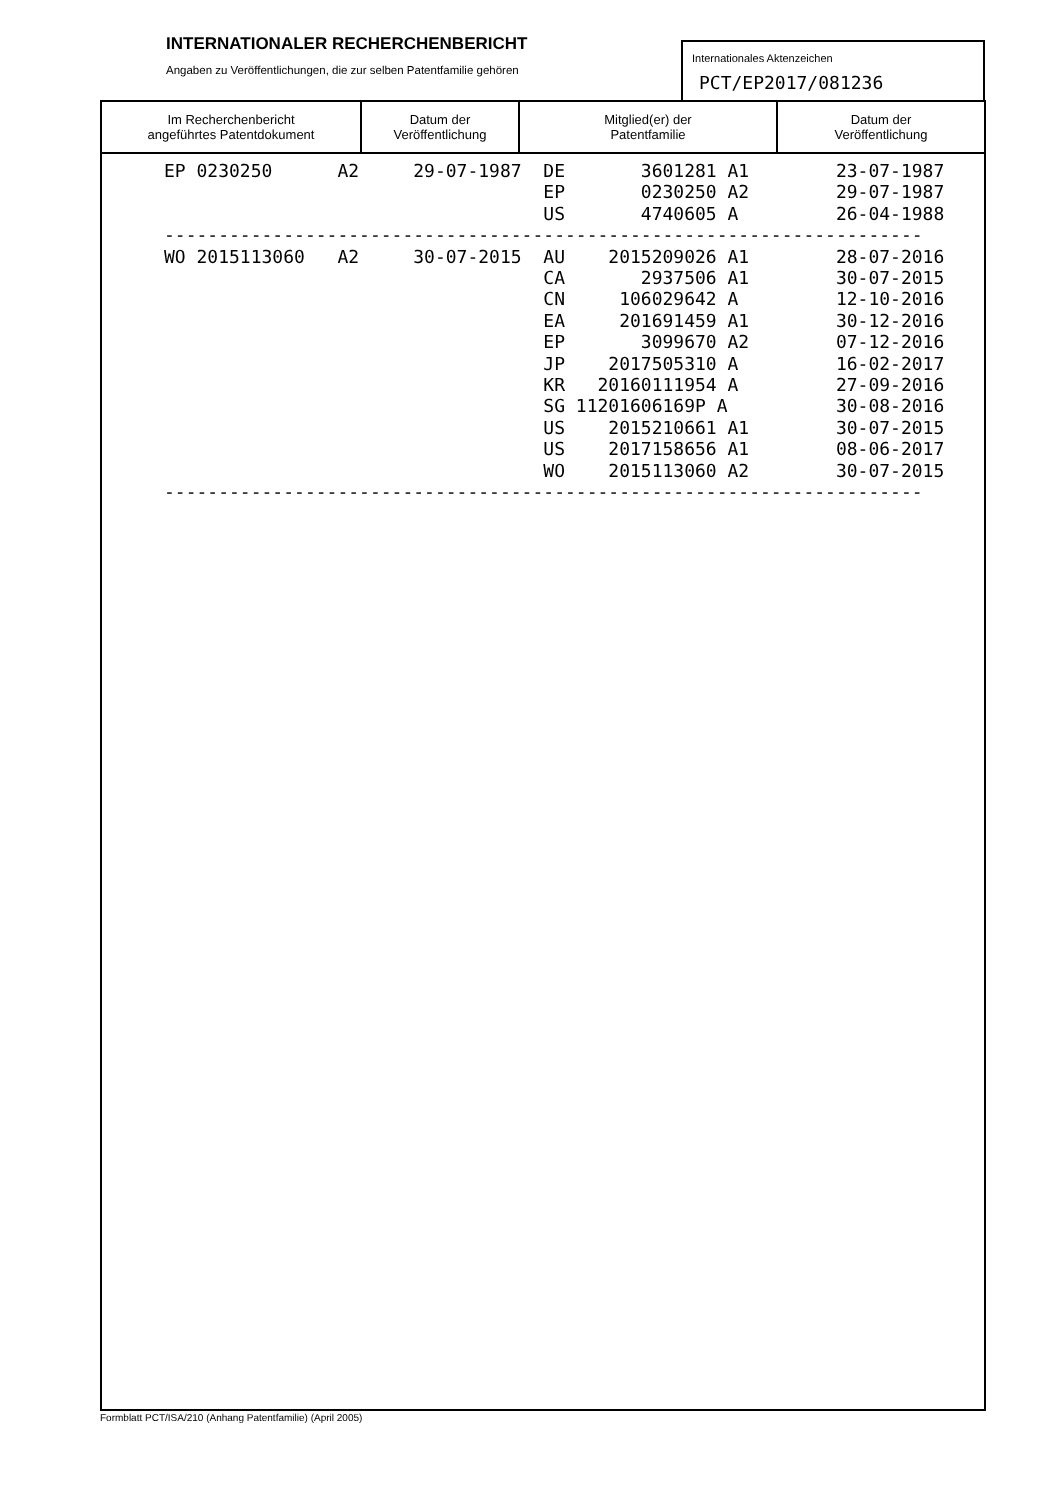INTERNATIONALER RECHERCHENBERICHT
Angaben zu Veröffentlichungen, die zur selben Patentfamilie gehören
Internationales Aktenzeichen
PCT/EP2017/081236
| Im Recherchenbericht angeführtes Patentdokument | Datum der Veröffentlichung | Mitglied(er) der Patentfamilie | Datum der Veröffentlichung |
| --- | --- | --- | --- |
| EP 0230250 A2 29-07-1987 DE 3601281 A1 23-07-1987 |
| EP 0230250 A2 29-07-1987 |
| US 4740605 A 26-04-1988 |
| ---------------------------------------------------------------------- |
| WO 2015113060 A2 30-07-2015 AU 2015209026 A1 28-07-2016 |
| CA 2937506 A1 30-07-2015 |
| CN 106029642 A 12-10-2016 |
| EA 201691459 A1 30-12-2016 |
| EP 3099670 A2 07-12-2016 |
| JP 2017505310 A 16-02-2017 |
| KR 20160111954 A 27-09-2016 |
| SG 11201606169P A 30-08-2016 |
| US 2015210661 A1 30-07-2015 |
| US 2017158656 A1 08-06-2017 |
| WO 2015113060 A2 30-07-2015 |
| ---------------------------------------------------------------------- |
Formblatt PCT/ISA/210 (Anhang Patentfamilie) (April 2005)